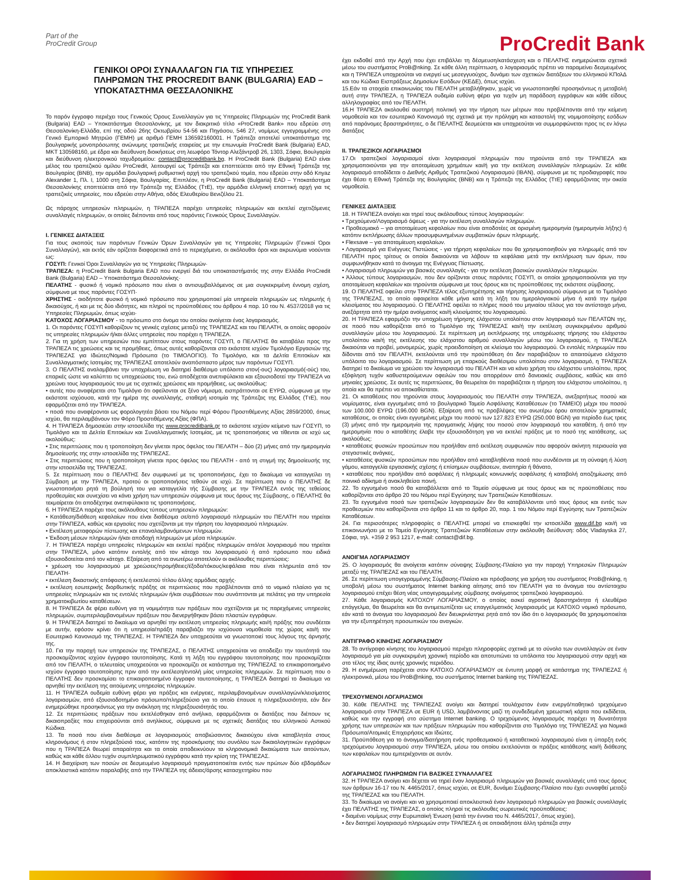Part of the
ProCredit Group
ProCredit Bank
ΓΕΝΙΚΟΙ ΟΡΟΙ ΣΥΝΑΛΛΑΓΩΝ ΓΙΑ ΤΙΣ ΥΠΗΡΕΣΙΕΣ ΠΛΗΡΩΜΩΝ ΤΗΣ PROCREDIT BANK (BULGARIA) EAD – ΥΠΟΚΑΤΑΣΤΗΜΑ ΘΕΣΣΑΛΟΝΙΚΗΣ
Το παρόν έγγραφο περιέχει τους Γενικούς Όρους Συναλλαγών για τις Υπηρεσίες Πληρωμών της ProCredit Bank (Bulgaria) EAD – Υποκατάστημα Θεσσαλονίκης, με τον διακριτικό τίτλο «ProCredit Bank» που εδρεύει στη Θεσσαλονίκη-Ελλάδα, επί της οδού 26ης Οκτωβρίου 54-56 και Πηγάσου, 546 27, νομίμως εγγεγραμμένης στο Γενικό Εμπορικό Μητρώο (ΓΕΜΗ) με αριθμό ΓΕΜΗ 136592160001. Η Τράπεζα αποτελεί υποκατάστημα της βουλγαρικής μονοπρόσωπης ανώνυμης τραπεζικής εταιρείας με την επωνυμία ProCredit Bank (Bulgaria) EAD, MKT 130598160, με έδρα και διεύθυνση διοικήσεως στη λεωφόρο Τόντορ Αλεξάντροβ 26, 1303, Σόφια, Βουλγαρία και διεύθυνση ηλεκτρονικού ταχυδρομείου: contact@procreditbank.bg. Η ProCredit Bank (Bulgaria) EAD είναι μέλος του τραπεζικού ομίλου ProCredit, λειτουργεί ως Τράπεζα και εποπτεύεται από την Εθνική Τράπεζα της Βουλγαρίας (BNB), την αρμόδια βουλγαρική ρυθμιστική αρχή του τραπεζικού τομέα, που εδρεύει στην οδό Knyaz Alexander 1, Πλ. I, 1000 στη Σόφια, Βουλγαρίας. Επιπλέον, η ProCredit Bank (Bulgaria) EAD – Υποκατάστημα Θεσσαλονίκης εποπτεύεται από την Τράπεζα της Ελλάδος (ΤτΕ), την αρμόδια ελληνική εποπτική αρχή για τις τραπεζικές υπηρεσίες, που εδρεύει στην Αθήνα, οδός Ελευθερίου Βενιζέλου 21.
Ως πάροχος υπηρεσιών πληρωμών, η ΤΡΑΠΕΖΑ παρέχει υπηρεσίες πληρωμών και εκτελεί σχετιζόμενες συναλλαγές πληρωμών, οι οποίες διέπονται από τους παρόντες Γενικούς Όρους Συναλλαγών.
I. ΓΕΝΙΚΕΣ ΔΙΑΤΑΞΕΙΣ
Για τους σκοπούς των παρόντων Γενικών Όρων Συναλλαγών για τις Υπηρεσίες Πληρωμών (Γενικοί Όροι Συναλλαγών), και εκτός εάν ορίζεται διαφορετικά από το περιεχόμενο, οι ακόλουθοι όροι και ακρωνύμια νοούνται ως:
ΓΟΣΥΠ: Γενικοί Όροι Συναλλαγών για τις Υπηρεσίες Πληρωμών·
ΤΡΑΠΕΖΑ: η ProCredit Bank Bulgaria EAD που ενεργεί διά του υποκαταστήματός της στην Ελλάδα ProCredit Bank (Bulgaria) EAD – Υποκατάστημα Θεσσαλονίκης·
ΠΕΛΑΤΗΣ - φυσικό ή νομικό πρόσωπο που είναι ο αντισυμβαλλόμενος σε μια συγκεκριμένη έννομη σχέση, σύμφωνα με τους παρόντες ΓΟΣΥΠ·
ΧΡΗΣΤΗΣ - οιοδήποτε φυσικό ή νομικό πρόσωπο που χρησιμοποιεί μία υπηρεσία πληρωμών ως πληρωτής ή δικαιούχος, ή και με τις δύο ιδιότητες, και πληροί τις προϋποθέσεις του άρθρου 4 παρ. 10 του Ν. 4537/2018 για τις Υπηρεσίες Πληρωμών, όπως ισχύει·
ΚΑΤΟΧΟΣ ΛΟΓΑΡΙΑΣΜΟΥ - το πρόσωπο στο όνομα του οποίου ανοίγεται ένας λογαριασμός.
1. Οι παρόντες ΓΟΣΥΠ καθορίζουν τις γενικές σχέσεις μεταξύ της ΤΡΑΠΕΖΑΣ και του ΠΕΛΑΤΗ, οι οποίες αφορούν τις υπηρεσίες πληρωμών ή/και άλλες υπηρεσίες που παρέχει η ΤΡΑΠΕΖΑ.
2. Για τη χρήση των υπηρεσιών που εμπίπτουν στους παρόντες ΓΟΣΥΠ, ο ΠΕΛΑΤΗΣ θα καταβάλει προς την ΤΡΑΠΕΖΑ τις χρεώσεις και τις προμήθειες, όπως αυτές καθορίζονται στο εκάστοτε ισχύον Τιμολόγιο Εργασιών της ΤΡΑΠΕΖΑΣ για Ιδιώτες/Νομικά Πρόσωπα (το ΤΙΜΟΛΟΓΙΟ). Το Τιμολόγιο, και τα Δελτία Επιτοκίων και Συναλλαγματικής Ισοτιμίας της ΤΡΑΠΕΖΑΣ αποτελούν αναπόσπαστο μέρος των παρόντων ΓΟΣΥΠ.
3. Ο ΠΕΛΑΤΗΣ αναλαμβάνει την υποχρέωση να διατηρεί διαθέσιμο υπόλοιπο στον(-ους) λογαριασμό(-ούς) του, επαρκές ώστε να καλύπτει τις υποχρεώσεις του, ενώ αποδέχεται ανεπιφύλακτα και εξουσιοδοτεί την ΤΡΑΠΕΖΑ να χρεώνει τους λογαριασμούς του με τις σχετικές χρεώσεις και προμήθειες, ως ακολούθως:
• αυτές που αναφέρεται στο Τιμολόγιο ότι οφείλονται σε ξένο νόμισμα, εισπράττονται σε ΕΥΡΩ, σύμφωνα με την εκάστοτε ισχύουσα, κατά την ημέρα της συναλλαγής, σταθερή ισοτιμία της Τράπεζας της Ελλάδος (ΤτΕ), που εφαρμόζεται από την ΤΡΑΠΕΖΑ.
• ποσά που αναφέρονται ως φορολογητέα βάσει του Νόμου περί Φόρου Προστιθέμενης Αξίας 2859/2000, όπως ισχύει, θα περιλαμβάνουν τον Φόρο Προστιθέμενης Αξίας (ΦΠΑ).
4. Η ΤΡΑΠΕΖΑ δημοσιεύει στην ιστοσελίδα της www.procreditbank.gr το εκάστοτε ισχύον κείμενο των ΓΟΣΥΠ, το Τιμολόγιο και τα Δελτία Επιτοκίων και Συναλλαγματικής Ισοτιμίας, με τις τροποποιήσεις να τίθενται σε ισχύ ως ακολούθως:
• Στις περιπτώσεις που η τροποποίηση δεν γίνεται προς όφελος του ΠΕΛΑΤΗ – δύο (2) μήνες από την ημερομηνία δημοσίευσής της στην ιστοσελίδα της ΤΡΑΠΕΖΑΣ.
• Στις περιπτώσεις που η τροποποίηση γίνεται προς όφελος του ΠΕΛΑΤΗ - από τη στιγμή της δημοσίευσής της στην ιστοσελίδα της ΤΡΑΠΕΖΑΣ.
5. Σε περίπτωση που ο ΠΕΛΑΤΗΣ δεν συμφωνεί με τις τροποποιήσεις, έχει το δικαίωμα να καταγγείλει τη Σύμβαση με την ΤΡΑΠΕΖΑ, προτού οι τροποποιήσεις τεθούν σε ισχύ. Σε περίπτωση που ο ΠΕΛΑΤΗΣ δε γνωστοποιήσει ρητά τη βούλησή του για καταγγελία τής Σύμβασης με την ΤΡΑΠΕΖΑ εντός της τεθείσας προθεσμίας και συνεχίσει να κάνει χρήση των υπηρεσιών σύμφωνα με τους όρους της Σύμβασης, ο ΠΕΛΑΤΗΣ θα τεκμαίρεται ότι αποδέχτηκε ανεπιφύλακτα τις τροποποιήσεις.
6. Η ΤΡΑΠΕΖΑ παρέχει τους ακόλουθους τύπους υπηρεσιών πληρωμών:
• Κατάθεση/διάθεση κεφαλαίων που είναι διαθέσιμα σε/από λογαριασμό πληρωμών του ΠΕΛΑΤΗ που τηρείται στην ΤΡΑΠΕΖΑ, καθώς και εργασίες που σχετίζονται με την τήρηση του λογαριασμού πληρωμών.
• Εκτέλεση μεταφορών πίστωσης και επαναλαμβανόμενων πληρωμών.
• Έκδοση μέσων πληρωμών ή/και αποδοχή πληρωμών με μέσα πληρωμών.
7. Η ΤΡΑΠΕΖΑ παρέχει υπηρεσίες πληρωμών και εκτελεί πράξεις πληρωμών από/σε λογαριασμό που τηρείται στην ΤΡΑΠΕΖΑ, μόνο κατόπιν εντολής από τον κάτοχο του λογαριασμού ή από πρόσωπο που ειδικά εξουσιοδοτείται από τον κάτοχο. Εξαίρεση από τα ανωτέρω αποτελούν οι ακόλουθες περιπτώσεις:
• χρέωση του λογαριασμού με χρεώσεις/προμήθειες/έξοδα/τόκους/κεφάλαια που είναι πληρωτέα από τον ΠΕΛΑΤΗ·
• εκτέλεση δικαστικής απόφασης ή εκτελεστού τίτλου άλλης αρμόδιας αρχής·
• εκτέλεση εσωτερικής διορθωτικής πράξης σε περιπτώσεις που προβλέπονται από το νομικό πλαίσιο για τις υπηρεσίες πληρωμών και τις εντολές πληρωμών ή/και συμβάσεων που συνάπτονται με πελάτες για την υπηρεσία χρηματοκιβωτίου καταθέσεων.
8. Η ΤΡΑΠΕΖΑ δε φέρει ευθύνη για τη νομιμότητα των πράξεων που σχετίζονται με τις παρεχόμενες υπηρεσίες πληρωμών, συμπεριλαμβανομένων πράξεων που διενεργήθηκαν βάσει πλαστών εγγράφων.
9. Η ΤΡΑΠΕΖΑ διατηρεί το δικαίωμα να αρνηθεί την εκτέλεση υπηρεσίας πληρωμής και/ή πράξης που συνδέεται με αυτήν, εφόσον κρίνει ότι η υπηρεσία/πράξη παραβιάζει την ισχύουσα νομοθεσία της χώρας και/ή τον Εσωτερικό Κανονισμό της ΤΡΑΠΕΖΑΣ. Η ΤΡΑΠΕΖΑ δεν υποχρεούται να γνωστοποιεί τους λόγους της άρνησής της.
10. Για την παροχή των υπηρεσιών της ΤΡΑΠΕΖΑΣ, ο ΠΕΛΑΤΗΣ υποχρεούται να αποδείξει την ταυτότητά του προσκομίζοντας ισχύον έγγραφο ταυτοποίησης. Κατά τη λήξη του εγγράφου ταυτοποίησης που προσκομίζεται από τον ΠΕΛΑΤΗ, ο τελευταίος υποχρεούται να προσκομίζει σε κατάστημα της ΤΡΑΠΕΖΑΣ το επικαιροποιημένο ισχύον έγγραφο ταυτοποίησης πριν από την εκτέλεση/εντολή μίας υπηρεσίας πληρωμών. Σε περίπτωση που ο ΠΕΛΑΤΗΣ δεν προσκομίσει το επικαιροποιημένο έγγραφο ταυτοποίησης, η ΤΡΑΠΕΖΑ διατηρεί το δικαίωμα να αρνηθεί την εκτέλεση της αιτούμενης υπηρεσίας πληρωμών.
11. Η ΤΡΑΠΕΖΑ ουδεμία ευθύνη φέρει για πράξεις και ενέργειες, περιλαμβανομένων συναλλαγών/κλεισίματος λογαριασμών, από εξουσιοδοτημένο πρόσωπο/πληρεξούσιο για το οποίο έπαυσε η πληρεξουσιότητα, εάν δεν ενημερώθηκε προσηκόντως για την ανάκληση της πληρεξουσιότητάς του.
12. Σε περιπτώσεις πράξεων που εκτελέσθηκαν από ανήλικο, εφαρμόζονται οι διατάξεις που διέπουν τις δικαιοπραξίες που επιχειρούνται από ανηλίκους, σύμφωνα με τις σχετικές διατάξεις του ελληνικού Αστικού Κώδικα.
13. Τα ποσά που είναι διαθέσιμα σε λογαριασμούς αποβιώσαντος δικαιούχου είναι καταβλητέα στους κληρονόμους ή στον πληρεξούσιό τους, κατόπιν της προσκόμισης του συνόλου των δικαιολογητικών εγγράφων που η ΤΡΑΠΕΖΑ θεωρεί απαραίτητα και τα οποία αποδεικνύουν τα κληρονομικά δικαιώματα των αιτούντων, καθώς και κάθε άλλου τυχόν συμπληρωματικού εγγράφου κατά την κρίση της ΤΡΑΠΕΖΑΣ.
14. Η διαχείριση των ποσών σε δεσμευμένο λογαριασμό πραγματοποιείται εντός των πρώτων δύο εβδομάδων αποκλειστικά κατόπιν παραλαβής από την ΤΡΑΠΕΖΑ της άδειας/άρσης κατασχετηρίου που
έχει εκδοθεί από την Αρχή που έχει επιβάλλει τη δέσμευση/κατάσχεση και ο ΠΕΛΑΤΗΣ ενημερώνεται σχετικά μέσω του συστήματος ProB@nking. Σε κάθε άλλη περίπτωση, ο λογαριασμός πρέπει να παραμείνει δεσμευμένος και η ΤΡΑΠΕΖΑ υποχρεούται να ενεργεί ως μεσεγγυούχος, δυνάμει των σχετικών διατάξεων του ελληνικού ΚΠολΔ και του Κώδικα Εισπράξεως Δημοσίων Εσόδων (ΚΕΔΕ), όπως ισχύει.
15.Εάν τα στοιχεία επικοινωνίας του ΠΕΛΑΤΗ μεταβλήθηκαν, χωρίς να γνωστοποιηθεί προσηκόντως η μεταβολή αυτή στην ΤΡΑΠΕΖΑ, η ΤΡΑΠΕΖΑ ουδεμία ευθύνη φέρει για τυχόν μη παράδοση εγγράφων και κάθε είδους αλληλογραφίας από τον ΠΕΛΑΤΗ.
16.Η ΤΡΑΠΕΖΑ ακολουθεί αυστηρή πολιτική για την τήρηση των μέτρων που προβλέπονται από την κείμενη νομοθεσία και τον εσωτερικό Κανονισμό της σχετικά με την πρόληψη και καταστολή της νομιμοποίησης εσόδων από παράνομες δραστηριότητες, ο δε ΠΕΛΑΤΗΣ δεσμεύεται και υποχρεούται να συμμορφώνεται προς τις εν λόγω διατάξεις
II. ΤΡΑΠΕΖΙΚΟΙ ΛΟΓΑΡΙΑΣΜΟΙ
17.Οι τραπεζικοί λογαριασμοί είναι λογαριασμοί πληρωμών που τηρούνται από την ΤΡΑΠΕΖΑ και χρησιμοποιούνται για την αποταμίευση χρημάτων και/ή για την εκτέλεση συναλλαγών πληρωμών. Σε κάθε λογαριασμό αποδίδεται ο Διεθνής Αριθμός Τραπεζικού Λογαριασμού (IBAN), σύμφωνα με τις προδιαγραφές που έχει θέσει η Εθνική Τράπεζα της Βουλγαρίας (BNB) και η Τράπεζα της Ελλάδος (ΤτΕ) εφαρμόζοντας την οικεία νομοθεσία.
ΓΕΝΙΚΕΣ ΔΙΑΤΑΞΕΙΣ
18. Η ΤΡΑΠΕΖΑ ανοίγει και τηρεί τους ακόλουθους τύπους λογαριασμών:
• Τρεχούμενο/Λογαριασμό όψεως - για την εκτέλεση συναλλαγών πληρωμών.
• Προθεσμιακό – για αποταμίευση κεφαλαίων που είναι αποδοτέες σε ορισμένη ημερομηνία (ημερομηνία λήξης) ή κατόπιν εκπλήρωσης άλλων προσυμφωνημένων συμβατικών όρων πληρωμής.
• Flexsave – για αποταμίευση κεφαλαίων.
• Λογαριασμό για Ενέγγυες Πιστώσεις - για τήρηση κεφαλαίων που θα χρησιμοποιηθούν για πληρωμές από τον ΠΕΛΑΤΗ προς τρίτους οι οποίοι δικαιούνται να λάβουν τα κεφάλαια μετά την εκπλήρωση των όρων, που συμφωνήθηκαν κατά το άνοιγμα της Ενέγγυας Πίστωσης.
• Λογαριασμό πληρωμών για βασικές συναλλαγές - για την εκτέλεση βασικών συναλλαγών πληρωμών.
• Άλλους τύπους λογαριασμών, που δεν ορίζονται στους παρόντες ΓΟΣΥΠ, οι οποίοι χρησιμοποιούνται για την αποταμίευση κεφαλαίων και τηρούνται σύμφωνα με τους όρους και τις προϋποθέσεις της εκάστοτε σύμβασης.
19. Ο ΠΕΛΑΤΗΣ οφείλει στην ΤΡΑΠΕΖΑ τέλος εξυπηρέτησης και τήρησης λογαριασμού σύμφωνα με το Τιμολόγιο της ΤΡΑΠΕΖΑΣ, το οποίο αφαιρείται κάθε μήνα κατά τη λήξη του ημερολογιακού μήνα ή κατά την ημέρα κλεισίματος του λογαριασμού. Ο ΠΕΛΑΤΗΣ οφείλει το πλήρες ποσό του μηνιαίου τέλους για τον αντίστοιχο μήνα, ανεξάρτητα από την ημέρα ανοίγματος και/ή κλεισίματος του λογαριασμού.
20. Η ΤΡΑΠΕΖΑ εφαρμόζει την υποχρέωση τήρησης ελάχιστου υπολοίπου στον λογαριασμό των ΠΕΛΑΤΩΝ της, σε ποσό που καθορίζεται από το Τιμολόγιο της ΤΡΑΠΕΖΑΣ και/ή την εκτέλεση συγκεκριμένου αριθμού συναλλαγών μέσω του λογαριασμού. Σε περίπτωση μη εκπλήρωσης της υποχρέωσης τήρησης του ελάχιστου υπολοίπου και/ή της εκτέλεσης του ελάχιστου αριθμού συναλλαγών μέσω του λογαριασμού, η ΤΡΑΠΕΖΑ δικαιούται να προβεί, μονομερώς, χωρίς προειδοποίηση σε κλείσιμο του λογαριασμού. Οι εντολές πληρωμών που δίδονται από τον ΠΕΛΑΤΗ, εκτελούνται υπό την προϋπόθεση ότι δεν παραβιάζουν το απαιτούμενο ελάχιστο υπόλοιπο του λογαριασμού. Σε περίπτωση μη επαρκούς διαθέσιμου υπολοίπου στον λογαριασμό, η ΤΡΑΠΕΖΑ διατηρεί το δικαίωμα να χρεώσει τον λογαριασμό του ΠΕΛΑΤΗ και να κάνει χρήση του ελάχιστου υπολοίπου, προς εξόφληση τυχόν καθυστερούμενων οφειλών του που απορρέουν από δανειακές συμβάσεις, καθώς και από μηνιαίες χρεώσεις. Σε αυτές τις περιπτώσεις, θα θεωρείται ότι παραβιάζεται η τήρηση του ελάχιστου υπολοίπου, η οποία και θα πρέπει να αποκαθίσταται.
21. Οι καταθέσεις που τηρούνται στους λογαριασμούς του ΠΕΛΑΤΗ στην ΤΡΑΠΕΖΑ, ανεξαρτήτως ποσού και νομίσματος, είναι εγγυημένες από το βουλγαρικό Ταμείο Ασφάλισης Καταθέσεων (το ΤΑΜΕΙΟ) μέχρι του ποσού των 100.000 ΕΥΡΩ (196.000 BGN). Εξαίρεση από τις προβλέψεις του ανωτέρω όρου αποτελούν χρηματικές καταθέσεις, οι οποίες είναι εγγυημένες μέχρι του ποσού των 127.823 ΕΥΡΩ (250.000 BGN) για περίοδο έως τρεις (3) μήνες από την ημερομηνία της πραγματικής λήψης του ποσού στον λογαριασμό του καταθέτη, ή από την ημερομηνία που ο καταθέτης έλαβε την εξουσιοδότηση για να εκτελεί πράξεις με το ποσό της κατάθεσης, ως ακολούθως:
• καταθέσεις φυσικών προσώπων που προήλθαν από εκτέλεση συμφωνιών που αφορούν ακίνητη περιουσία για στεγαστικές ανάγκες,
• καταθέσεις φυσικών προσώπων που προήλθαν από καταβληθέντα ποσά που συνδέονται με τη σύναψη ή λύση γάμου, καταγγελία εργασιακής σχέσης ή επίσημων συμβάσεων, αναπηρία ή θάνατο,
• καταθέσεις που προήλθαν από ασφάλειες ή πληρωμές κοινωνικής ασφάλισης ή καταβολή αποζημίωσης από ποινικό αδίκημα ή ανακληθείσα ποινή.
22. Το εγγυημένο ποσό θα καταβάλλεται από το Ταμείο σύμφωνα με τους όρους και τις προϋποθέσεις που καθορίζονται στο άρθρο 20 του Νόμου περί Εγγύησης των Τραπεζικών Καταθέσεων.
23. Τα εγγυημένα ποσά των τραπεζικών λογαριασμών δεν θα καταβάλλονται υπό τους όρους και εντός των προθεσμιών που καθορίζονται στο άρθρο 11 και το άρθρο 20, παρ. 1 του Νόμου περί Εγγύησης των Τραπεζικών Καταθέσεων.
24. Για περισσότερες πληροφορίες ο ΠΕΛΑΤΗΣ μπορεί να επισκεφθεί την ιστοσελίδα www.dif.bg και/ή να επικοινωνήσει με το Ταμείο Εγγύησης Τραπεζικών Καταθέσεων στην ακόλουθη διεύθυνση: οδός Vladayska 27, Σόφια, τηλ. +359 2 953 1217, e-mail: contact@dif.bg.
ΑΝΟΙΓΜΑ ΛΟΓΑΡΙΑΣΜΟΥ
25. Ο λογαριασμός θα ανοίγεται κατόπιν σύναψης Σύμβασης-Πλαίσιο για την παροχή Υπηρεσιών Πληρωμών μεταξύ της ΤΡΑΠΕΖΑΣ και του ΠΕΛΑΤΗ.
26. Σε περίπτωση υπογεγραμμένης Σύμβασης-Πλαίσιο και πρόσβασης για χρήση του συστήματος ProB@nking, η υποβολή μέσω του συστήματος Internet banking αίτησης από τον ΠΕΛΑΤΗ για το άνοιγμα του αντίστοιχου λογαριασμού επέχει θέση νέας υπογεγραμμένης σύμβασης ανοίγματος τραπεζικού λογαριασμού.
27. Κάθε λογαριασμός ΚΑΤΟΧΟΥ ΛΟΓΑΡΙΑΣΜΟΥ, ο οποίος ασκεί αγροτική δραστηριότητα ή ελευθέριο επάγγελμα, θα θεωρείται και θα αντιμετωπίζεται ως επαγγελματικός λογαριασμός με ΚΑΤΟΧΟ νομικό πρόσωπο, εάν κατά το άνοιγμα του λογαριασμού δεν διευκρινίστηκε ρητά από τον ίδιο ότι ο λογαριασμός θα χρησιμοποιείται για την εξυπηρέτηση προσωπικών του αναγκών.
ΑΝΤΙΓΡΑΦΟ ΚΙΝΗΣΗΣ ΛΟΓΑΡΙΑΣΜΟΥ
28. Το αντίγραφο κίνησης του λογαριασμού περιέχει πληροφορίες σχετικά με το σύνολο των συναλλαγών σε έναν λογαριασμό για μία συγκεκριμένη χρονική περίοδο και αποτυπώνει τα υπόλοιπα του λογαριασμού στην αρχή και στο τέλος της ίδιας αυτής χρονικής περιόδου.
29. Η ενημέρωση παρέχεται στον ΚΑΤΟΧΟ ΛΟΓΑΡΙΑΣΜΟΥ σε έντυπη μορφή σε κατάστημα της ΤΡΑΠΕΖΑΣ ή ηλεκτρονικά, μέσω του ProB@nking, του συστήματος Internet banking της ΤΡΑΠΕΖΑΣ.
ΤΡΕΧΟΥΜΕΝΟΙ ΛΟΓΑΡΙΑΣΜΟΙ
30. Κάθε ΠΕΛΑΤΗΣ της ΤΡΑΠΕΖΑΣ ανοίγει και διατηρεί τουλάχιστον έναν ενεργό/παθητικό τρεχούμενο λογαριασμό στην ΤΡΑΠΕΖΑ σε EUR ή USD, λαμβάνοντας μαζί τη συνδεδεμένη χρεωστική κάρτα που εκδίδεται, καθώς και την εγγραφή στο σύστημα Internet banking. Ο τρεχούμενος λογαριασμός παρέχει τη δυνατότητα χρήσης των υπηρεσιών και των πράξεων πληρωμών που καθορίζονται στο Τιμολόγιο της ΤΡΑΠΕΖΑΣ για Νομικά Πρόσωπα/Ατομικές Επιχειρήσεις και Ιδιώτες.
31. Προϋπόθεση για το άνοιγμα/διατήρηση ενός προθεσμιακού ή καταθετικού λογαριασμού είναι η ύπαρξη ενός τρεχούμενου λογαριασμού στην ΤΡΑΠΕΖΑ, μέσω του οποίου εκτελούνται οι πράξεις κατάθεσης και/ή διάθεσης των κεφαλαίων που εμπεριέχονται σε αυτόν.
ΛΟΓΑΡΙΑΣΜΟΣ ΠΛΗΡΩΜΩΝ ΓΙΑ ΒΑΣΙΚΕΣ ΣΥΝΑΛΛΑΓΕΣ
32. Η ΤΡΑΠΕΖΑ ανοίγει και δέχεται να τηρεί έναν λογαριασμό πληρωμών για βασικές συναλλαγές υπό τους όρους των άρθρων 16-17 του Ν. 4465/2017, όπως ισχύει, σε EUR, δυνάμει Σύμβασης-Πλαίσιο που έχει συναφθεί μεταξύ της ΤΡΑΠΕΖΑΣ και του ΠΕΛΑΤΗ.
33. Το δικαίωμα να ανοίγει και να χρησιμοποιεί αποκλειστικά έναν λογαριασμό πληρωμών για βασικές συναλλαγές έχει ΠΕΛΑΤΗΣ της ΤΡΑΠΕΖΑΣ, ο οποίος πληροί τις ακόλουθες σωρευτικές προϋποθέσεις:
• διαμένει νομίμως στην Ευρωπαϊκή Ένωση (κατά την έννοια του Ν. 4465/2017, όπως ισχύει),
• δεν διατηρεί λογαριασμό πληρωμών στην ΤΡΑΠΕΖΑ ή σε οποιαδήποτε άλλη τράπεζα στην